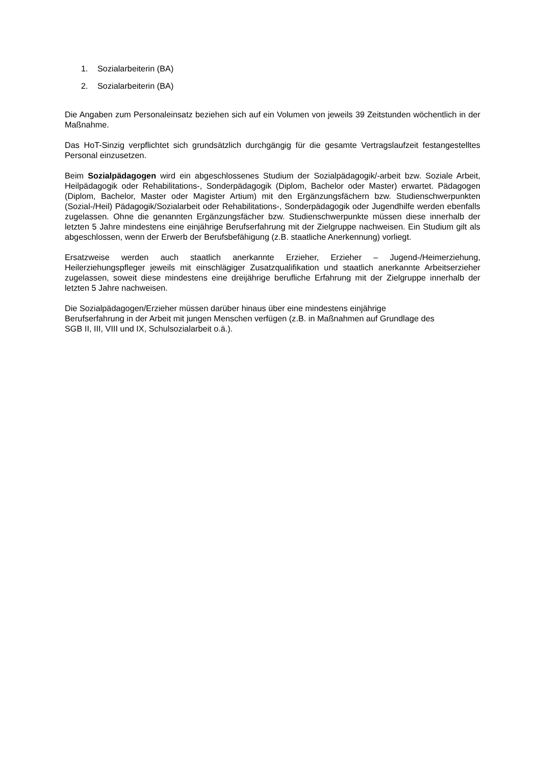1. Sozialarbeiterin (BA)
2. Sozialarbeiterin (BA)
Die Angaben zum Personaleinsatz beziehen sich auf ein Volumen von jeweils 39 Zeitstunden wöchentlich in der Maßnahme.
Das HoT-Sinzig verpflichtet sich grundsätzlich durchgängig für die gesamte Vertragslaufzeit festangestelltes Personal einzusetzen.
Beim Sozialpädagogen wird ein abgeschlossenes Studium der Sozialpädagogik/-arbeit bzw. Soziale Arbeit, Heilpädagogik oder Rehabilitations-, Sonderpädagogik (Diplom, Bachelor oder Master) erwartet. Pädagogen (Diplom, Bachelor, Master oder Magister Artium) mit den Ergänzungsfächern bzw. Studienschwerpunkten (Sozial-/Heil) Pädagogik/Sozialarbeit oder Rehabilitations-, Sonderpädagogik oder Jugendhilfe werden ebenfalls zugelassen. Ohne die genannten Ergänzungsfächer bzw. Studienschwerpunkte müssen diese innerhalb der letzten 5 Jahre mindestens eine einjährige Berufserfahrung mit der Zielgruppe nachweisen. Ein Studium gilt als abgeschlossen, wenn der Erwerb der Berufsbefähigung (z.B. staatliche Anerkennung) vorliegt.
Ersatzweise werden auch staatlich anerkannte Erzieher, Erzieher – Jugend-/Heimerziehung, Heilerziehungspfleger jeweils mit einschlägiger Zusatzqualifikation und staatlich anerkannte Arbeitserzieher zugelassen, soweit diese mindestens eine dreijährige berufliche Erfahrung mit der Zielgruppe innerhalb der letzten 5 Jahre nachweisen.
Die Sozialpädagogen/Erzieher müssen darüber hinaus über eine mindestens einjährige
Berufserfahrung in der Arbeit mit jungen Menschen verfügen (z.B. in Maßnahmen auf Grundlage des
SGB II, III, VIII und IX, Schulsozialarbeit o.ä.).